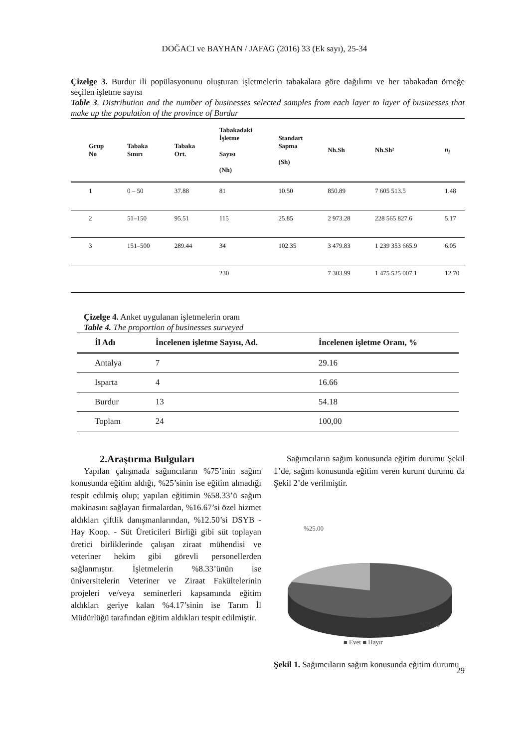DOĞACI ve BAYHAN / JAFAG (2016) 33 (Ek sayı), 25-34
Çizelge 3. Burdur ili popülasyonunu oluşturan işletmelerin tabakalara göre dağılımı ve her tabakadan örneğe seçilen işletme sayısı
Table 3. Distribution and the number of businesses selected samples from each layer to layer of businesses that make up the population of the province of Burdur
| Grup No | Tabaka Sınırı | Tabaka Ort. | Tabakadaki İşletme Sayısı (Nh) | Standart Sapma (Sh) | Nh.Sh | Nh.Sh² | n<sub>i</sub> |
| --- | --- | --- | --- | --- | --- | --- | --- |
| 1 | 0 – 50 | 37.88 | 81 | 10.50 | 850.89 | 7 605 513.5 | 1.48 |
| 2 | 51–150 | 95.51 | 115 | 25.85 | 2 973.28 | 228 565 827.6 | 5.17 |
| 3 | 151–500 | 289.44 | 34 | 102.35 | 3 479.83 | 1 239 353 665.9 | 6.05 |
| | | | 230 | | 7 303.99 | 1 475 525 007.1 | 12.70 |
Çizelge 4. Anket uygulanan işletmelerin oranı
Table 4. The proportion of businesses surveyed
| İl Adı | İncelenen işletme Sayısı, Ad. | İncelenen işletme Oranı, % |
| --- | --- | --- |
| Antalya | 7 | 29.16 |
| Isparta | 4 | 16.66 |
| Burdur | 13 | 54.18 |
| Toplam | 24 | 100,00 |
2.Araştırma Bulguları
Yapılan çalışmada sağımcıların %75’inin sağım konusunda eğitim aldığı, %25’sinin ise eğitim almadığı tespit edilmiş olup; yapılan eğitimin %58.33’ü sağım makinasını sağlayan firmalardan, %16.67’si özel hizmet aldıkları çiftlik danışmanlarından, %12.50’si DSYB - Hay Koop. - Süt Üreticileri Birliği gibi süt toplayan üretici birliklerinde çalışan ziraat mühendisi ve veteriner hekim gibi görevli personellerden sağlanmıştır. İşletmelerin %8.33’ünün ise üniversitelerin Veteriner ve Ziraat Fakültelerinin projeleri ve/veya seminerleri kapsamında eğitim aldıkları geriye kalan %4.17’sinin ise Tarım İl Müdürlüğü tarafından eğitim aldıkları tespit edilmiştir.
Sağımcıların sağım konusunda eğitim durumu Şekil 1’de, sağım konusunda eğitim veren kurum durumu da Şekil 2’de verilmiştir.
%25.00
%75.00
■ Evet ■ Hayır
Şekil 1. Sağımcıların sağım konusunda eğitim durumu
29